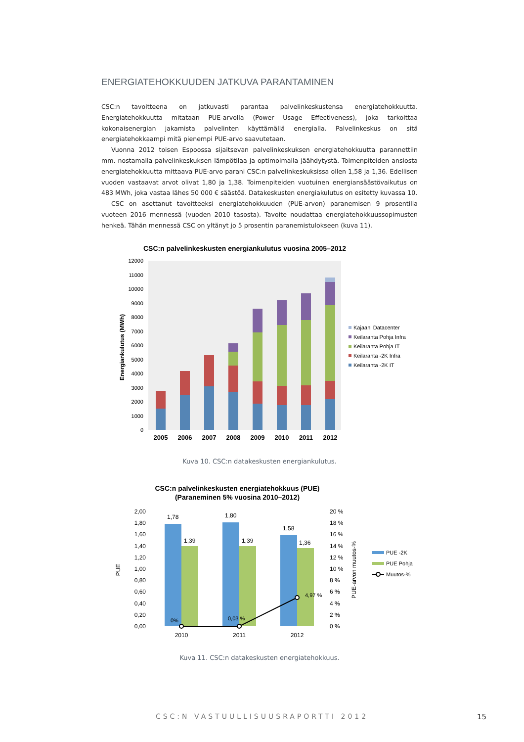ENERGIATEHOKKUUDEN JATKUVA PARANTAMINEN
CSC:n tavoitteena on jatkuvasti parantaa palvelinkeskustensa energiatehokkuutta. Energiatehokkuutta mitataan PUE-arvolla (Power Usage Effectiveness), joka tarkoittaa kokonaisenergian jakamista palvelinten käyttämällä energialla. Palvelinkeskus on sitä energiatehokkaampi mitä pienempi PUE-arvo saavutetaan.
Vuonna 2012 toisen Espoossa sijaitsevan palvelinkeskuksen energiatehokkuutta parannettiin mm. nostamalla palvelinkeskuksen lämpötilaa ja optimoimalla jäähdytystä. Toimenpiteiden ansiosta energiatehokkuutta mittaava PUE-arvo parani CSC:n palvelinkeskuksissa ollen 1,58 ja 1,36. Edellisen vuoden vastaavat arvot olivat 1,80 ja 1,38. Toimenpiteiden vuotuinen energiansäästövaikutus on 483 MWh, joka vastaa lähes 50 000 € säästöä. Datakeskusten energiakulutus on esitetty kuvassa 10.
CSC on asettanut tavoitteeksi energiatehokkuuden (PUE-arvon) paranemisen 9 prosentilla vuoteen 2016 mennessä (vuoden 2010 tasosta). Tavoite noudattaa energiatehokkuussopimusten henkeä. Tähän mennessä CSC on yltänyt jo 5 prosentin paranemistulokseen (kuva 11).
CSC:n palvelinkeskusten energiankulutus vuosina 2005–2012
0
1000
2000
3000
4000
5000
6000
7000
8000
9000
10000
11000
12000
Energiankulutus (MWh)
2005
2006
2007
2008
2009
2010
2011
2012
Kajaani Datacenter
Keilaranta Pohja Infra
Keilaranta Pohja IT
Keilaranta -2K Infra
Keilaranta -2K IT
Kuva 10. CSC:n datakeskusten energiankulutus.
CSC:n palvelinkeskusten energiatehokkuus (PUE)
(Paraneminen 5% vuosina 2010–2012)
2,00
1,80
1,60
1,40
1,20
1,00
0,80
0,60
0,40
0,20
0,00
20 %
18 %
16 %
14 %
12 %
10 %
8 %
6 %
4 %
2 %
0 %
PUE
PUE-arvon muutos-%
1,78
1,80
1,58
1,39
1,39
1,36
0%
0,03 %
4,97 %
2010
2011
2012
PUE -2K
PUE Pohja
Muutos-%
Kuva 11. CSC:n datakeskusten energiatehokkuus.
CSC:N VASTUULLISUUSRAPORTTI 2012 15